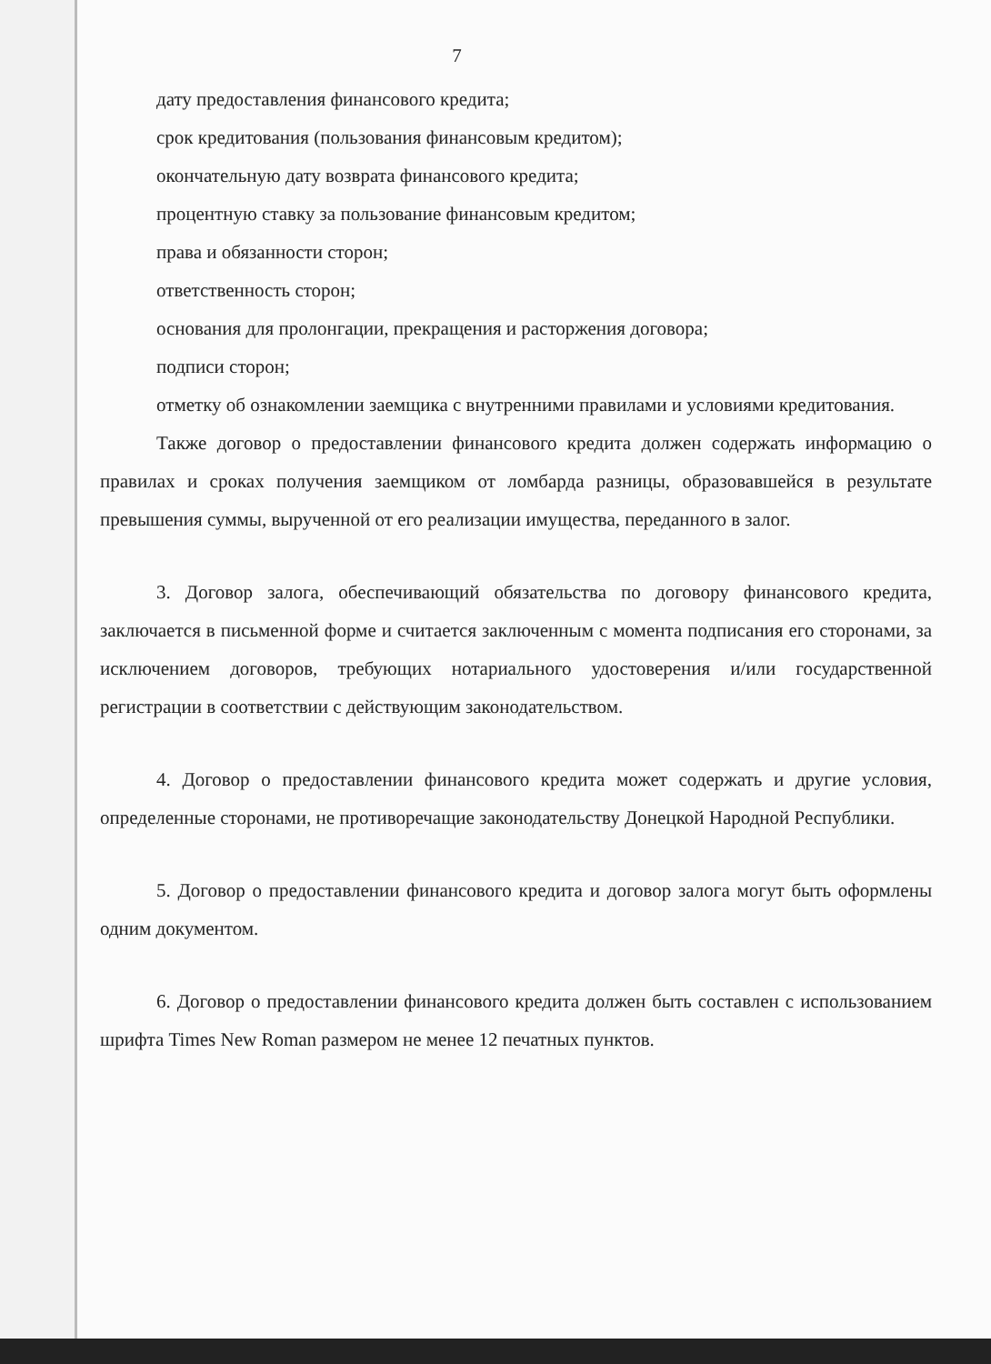7
дату предоставления финансового кредита;
срок кредитования (пользования финансовым кредитом);
окончательную дату возврата финансового кредита;
процентную ставку за пользование финансовым кредитом;
права и обязанности сторон;
ответственность сторон;
основания для пролонгации, прекращения и расторжения договора;
подписи сторон;
отметку об ознакомлении заемщика с внутренними правилами и условиями кредитования.
Также договор о предоставлении финансового кредита должен содержать информацию о правилах и сроках получения заемщиком от ломбарда разницы, образовавшейся в результате превышения суммы, вырученной от его реализации имущества, переданного в залог.
3. Договор залога, обеспечивающий обязательства по договору финансового кредита, заключается в письменной форме и считается заключенным с момента подписания его сторонами, за исключением договоров, требующих нотариального удостоверения и/или государственной регистрации в соответствии с действующим законодательством.
4. Договор о предоставлении финансового кредита может содержать и другие условия, определенные сторонами, не противоречащие законодательству Донецкой Народной Республики.
5. Договор о предоставлении финансового кредита и договор залога могут быть оформлены одним документом.
6. Договор о предоставлении финансового кредита должен быть составлен с использованием шрифта Times New Roman размером не менее 12 печатных пунктов.